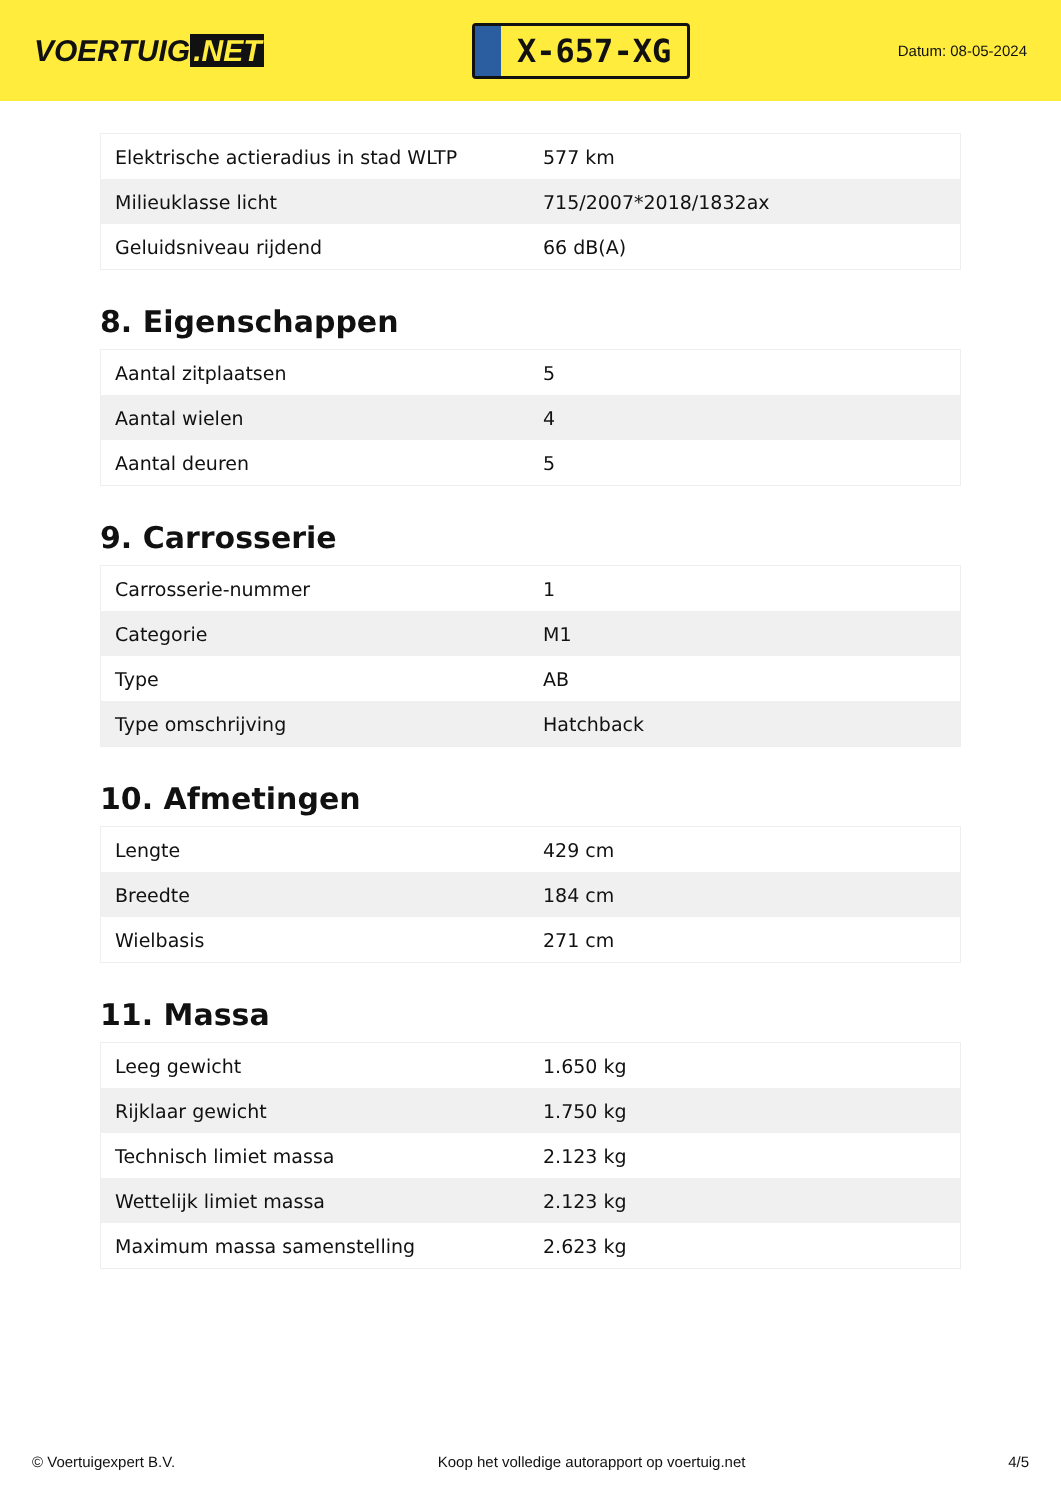VOERTUIG.NET
X-657-XG
Datum: 08-05-2024
| Elektrische actieradius in stad WLTP | 577 km |
| Milieuklasse licht | 715/2007*2018/1832ax |
| Geluidsniveau rijdend | 66 dB(A) |
8. Eigenschappen
| Aantal zitplaatsen | 5 |
| Aantal wielen | 4 |
| Aantal deuren | 5 |
9. Carrosserie
| Carrosserie-nummer | 1 |
| Categorie | M1 |
| Type | AB |
| Type omschrijving | Hatchback |
10. Afmetingen
| Lengte | 429 cm |
| Breedte | 184 cm |
| Wielbasis | 271 cm |
11. Massa
| Leeg gewicht | 1.650 kg |
| Rijklaar gewicht | 1.750 kg |
| Technisch limiet massa | 2.123 kg |
| Wettelijk limiet massa | 2.123 kg |
| Maximum massa samenstelling | 2.623 kg |
© Voertuigexpert B.V. Koop het volledige autorapport op voertuig.net 4/5